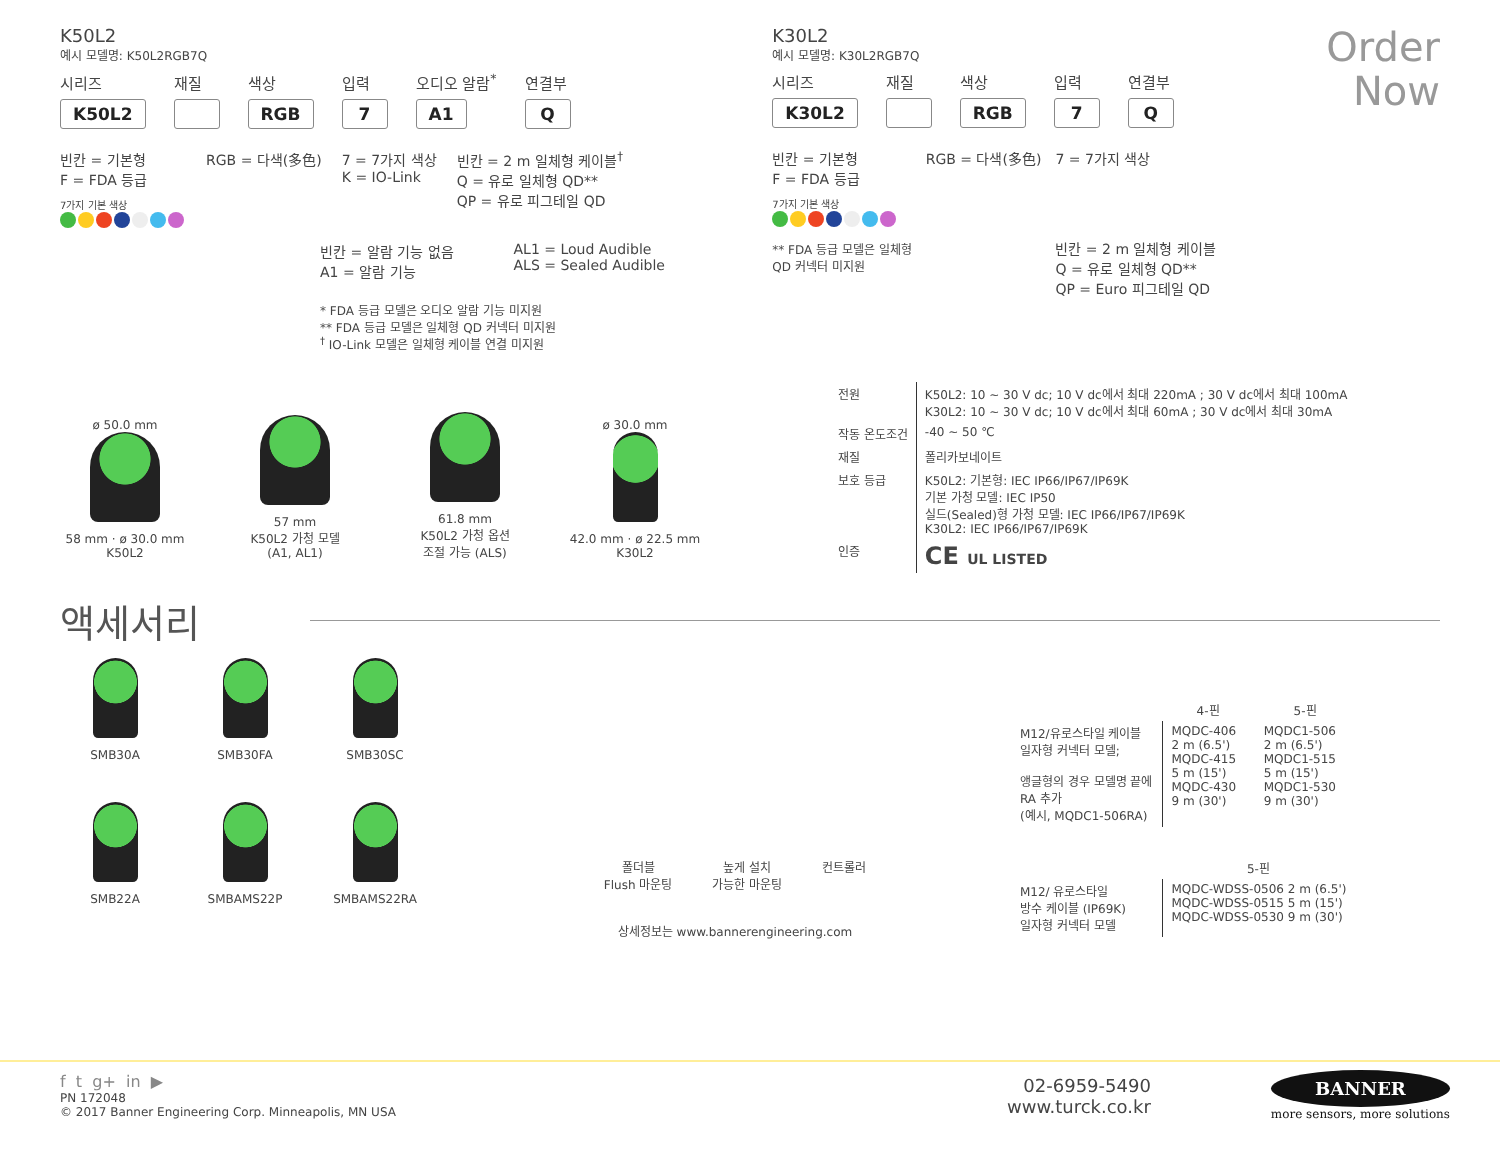K50L2
예시 모델명: K50L2RGB7Q
시리즈
K50L2
재질
색상
RGB
입력
7
오디오 알람<sup>*</sup>
A1
연결부
Q
빈칸 = 기본형
F = FDA 등급
7가지 기본 색상
RGB = 다색(多色) 7 = 7가지 색상
K = IO-Link
빈칸 = 2 m 일체형 케이블<sup>†</sup>
Q = 유로 일체형 QD**
QP = 유로 피그테일 QD
빈칸 = 알람 기능 없음
A1 = 알람 기능
AL1 = Loud Audible
ALS = Sealed Audible
* FDA 등급 모델은 오디오 알람 기능 미지원
** FDA 등급 모델은 일체형 QD 커넥터 미지원
<sup>†</sup> IO-Link 모델은 일체형 케이블 연결 미지원
K30L2
예시 모델명: K30L2RGB7Q
시리즈
K30L2
재질
색상
RGB
입력
7
연결부
Q
빈칸 = 기본형
F = FDA 등급
7가지 기본 색상
** FDA 등급 모델은 일체형
QD 커넥터 미지원
RGB = 다색(多色) 7 = 7가지 색상
빈칸 = 2 m 일체형 케이블
Q = 유로 일체형 QD**
QP = Euro 피그테일 QD
Order
Now
ø 50.0 mm
58 mm · ø 30.0 mm
K50L2
57 mm
K50L2 가청 모델
(A1, AL1)
61.8 mm
K50L2 가청 옵션
조절 가능 (ALS)
ø 30.0 mm
42.0 mm · ø 22.5 mm
K30L2
| 전원 | K50L2: 10 ~ 30 V dc; 10 V dc에서 최대 220mA ; 30 V dc에서 최대 100mA K30L2: 10 ~ 30 V dc; 10 V dc에서 최대 60mA ; 30 V dc에서 최대 30mA |
| 작동 온도조건 | -40 ~ 50 ℃ |
| 재질 | 폴리카보네이트 |
| 보호 등급 | K50L2: 기본형: IEC IP66/IP67/IP69K 기본 가청 모델: IEC IP50 실드(Sealed)형 가청 모델: IEC IP66/IP67/IP69K K30L2: IEC IP66/IP67/IP69K |
| 인증 | CE UL LISTED |
액세서리
SMB30A SMB30FA SMB30SC
SMB22A
SMBAMS22P SMBAMS22RA
폴더블
Flush 마운팅
높게 설치
가능한 마운팅
컨트롤러
상세정보는 www.bannerengineering.com
| | 4-핀 | 5-핀 |
| M12/유로스타일 케이블 일자형 커넥터 모델; 앵글형의 경우 모델명 끝에 RA 추가 (예시, MQDC1-506RA) | MQDC-406 2 m (6.5') MQDC-415 5 m (15') MQDC-430 9 m (30') | MQDC1-506 2 m (6.5') MQDC1-515 5 m (15') MQDC1-530 9 m (30') |
| | 5-핀 | |
| M12/ 유로스타일 방수 케이블 (IP69K) 일자형 커넥터 모델 | MQDC-WDSS-0506 2 m (6.5') MQDC-WDSS-0515 5 m (15') MQDC-WDSS-0530 9 m (30') | |
f t g+ in ▶
PN 172048
© 2017 Banner Engineering Corp. Minneapolis, MN USA
02-6959-5490
www.turck.co.kr
BANNER
more sensors, more solutions